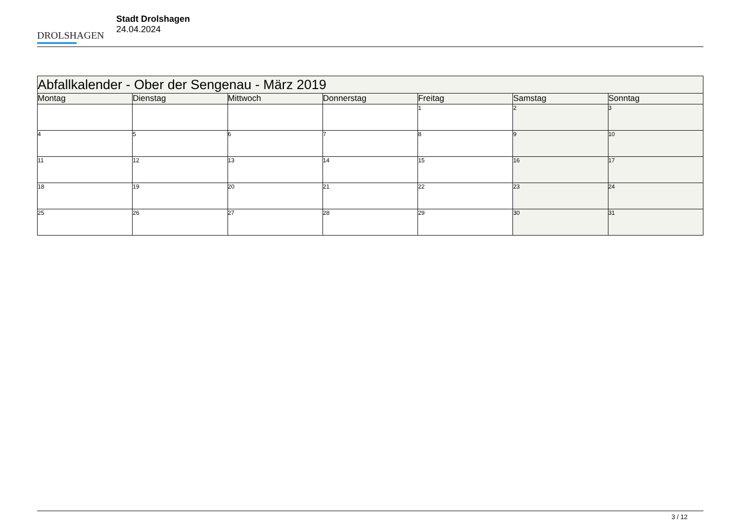DROLSHAGEN
Stadt Drolshagen
24.04.2024
| Abfallkalender - Ober der Sengenau - März 2019 | | | | | | |
| --- | --- | --- | --- | --- | --- | --- |
| Montag | Dienstag | Mittwoch | Donnerstag | Freitag | Samstag | Sonntag |
| | | | | 1 | 2 | 3 |
| 4 | 5 | 6 | 7 | 8 | 9 | 10 |
| 11 | 12 | 13 | 14 | 15 | 16 | 17 |
| 18 | 19 | 20 | 21 | 22 | 23 | 24 |
| 25 | 26 | 27 | 28 | 29 | 30 | 31 |
3 / 12